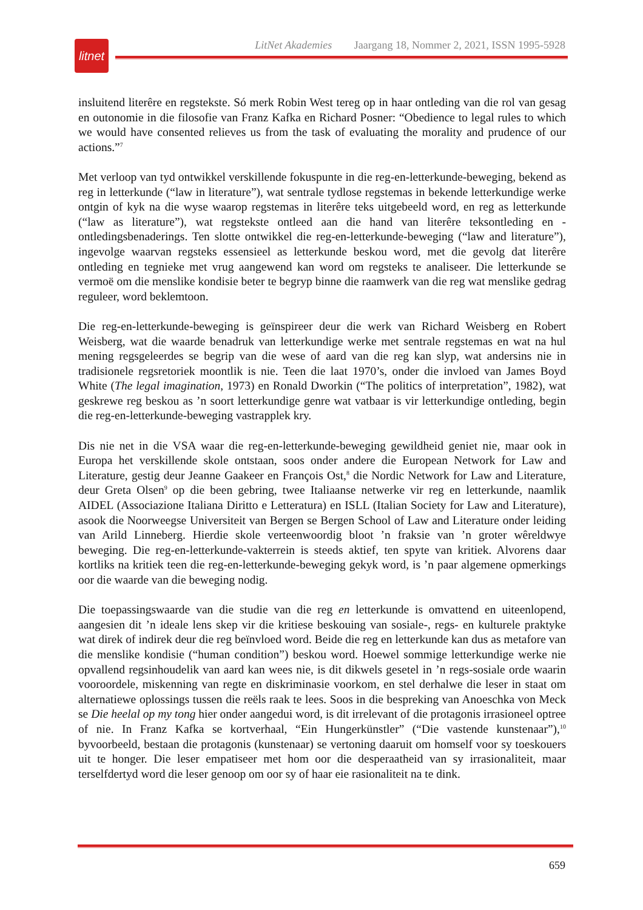litnet
LitNet Akademies Jaargang 18, Nommer 2, 2021, ISSN 1995-5928
insluitend literêre en regstekste. Só merk Robin West tereg op in haar ontleding van die rol van gesag en outonomie in die filosofie van Franz Kafka en Richard Posner: “Obedience to legal rules to which we would have consented relieves us from the task of evaluating the morality and prudence of our actions.”<sup>7</sup>
Met verloop van tyd ontwikkel verskillende fokuspunte in die reg-en-letterkunde-beweging, bekend as reg in letterkunde (“law in literature”), wat sentrale tydlose regstemas in bekende letterkundige werke ontgin of kyk na die wyse waarop regstemas in literêre teks uitgebeeld word, en reg as letterkunde (“law as literature”), wat regstekste ontleed aan die hand van literêre teksontleding en -ontledingsbenaderings. Ten slotte ontwikkel die reg-en-letterkunde-beweging (“law and literature”), ingevolge waarvan regsteks essensieel as letterkunde beskou word, met die gevolg dat literêre ontleding en tegnieke met vrug aangewend kan word om regsteks te analiseer. Die letterkunde se vermoë om die menslike kondisie beter te begryp binne die raamwerk van die reg wat menslike gedrag reguleer, word beklemtoon.
Die reg-en-letterkunde-beweging is geïnspireer deur die werk van Richard Weisberg en Robert Weisberg, wat die waarde benadruk van letterkundige werke met sentrale regstemas en wat na hul mening regsgeleerdes se begrip van die wese of aard van die reg kan slyp, wat andersins nie in tradisionele regsretoriek moontlik is nie. Teen die laat 1970’s, onder die invloed van James Boyd White (The legal imagination, 1973) en Ronald Dworkin (“The politics of interpretation”, 1982), wat geskrewe reg beskou as ’n soort letterkundige genre wat vatbaar is vir letterkundige ontleding, begin die reg-en-letterkunde-beweging vastrapplek kry.
Dis nie net in die VSA waar die reg-en-letterkunde-beweging gewildheid geniet nie, maar ook in Europa het verskillende skole ontstaan, soos onder andere die European Network for Law and Literature, gestig deur Jeanne Gaakeer en François Ost,<sup>8</sup> die Nordic Network for Law and Literature, deur Greta Olsen<sup>9</sup> op die been gebring, twee Italiaanse netwerke vir reg en letterkunde, naamlik AIDEL (Associazione Italiana Diritto e Letteratura) en ISLL (Italian Society for Law and Literature), asook die Noorweegse Universiteit van Bergen se Bergen School of Law and Literature onder leiding van Arild Linneberg. Hierdie skole verteenwoordig bloot ’n fraksie van ’n groter wêreldwye beweging. Die reg-en-letterkunde-vakterrein is steeds aktief, ten spyte van kritiek. Alvorens daar kortliks na kritiek teen die reg-en-letterkunde-beweging gekyk word, is ’n paar algemene opmerkings oor die waarde van die beweging nodig.
Die toepassingswaarde van die studie van die reg en letterkunde is omvattend en uiteenlopend, aangesien dit ’n ideale lens skep vir die kritiese beskouing van sosiale-, regs- en kulturele praktyke wat direk of indirek deur die reg beïnvloed word. Beide die reg en letterkunde kan dus as metafore van die menslike kondisie (“human condition”) beskou word. Hoewel sommige letterkundige werke nie opvallend regsinhoudelik van aard kan wees nie, is dit dikwels gesetel in ’n regs-sosiale orde waarin vooroordele, miskenning van regte en diskriminasie voorkom, en stel derhalwe die leser in staat om alternatiewe oplossings tussen die reëls raak te lees. Soos in die bespreking van Anoeschka von Meck se Die heelal op my tong hier onder aangedui word, is dit irrelevant of die protagonis irrasioneel optree of nie. In Franz Kafka se kortverhaal, “Ein Hungerkünstler” (“Die vastende kunstenaar”),<sup>10</sup> byvoorbeeld, bestaan die protagonis (kunstenaar) se vertoning daaruit om homself voor sy toeskouers uit te honger. Die leser empatiseer met hom oor die desperaatheid van sy irrasionaliteit, maar terselfdertyd word die leser genoop om oor sy of haar eie rasionaliteit na te dink.
659